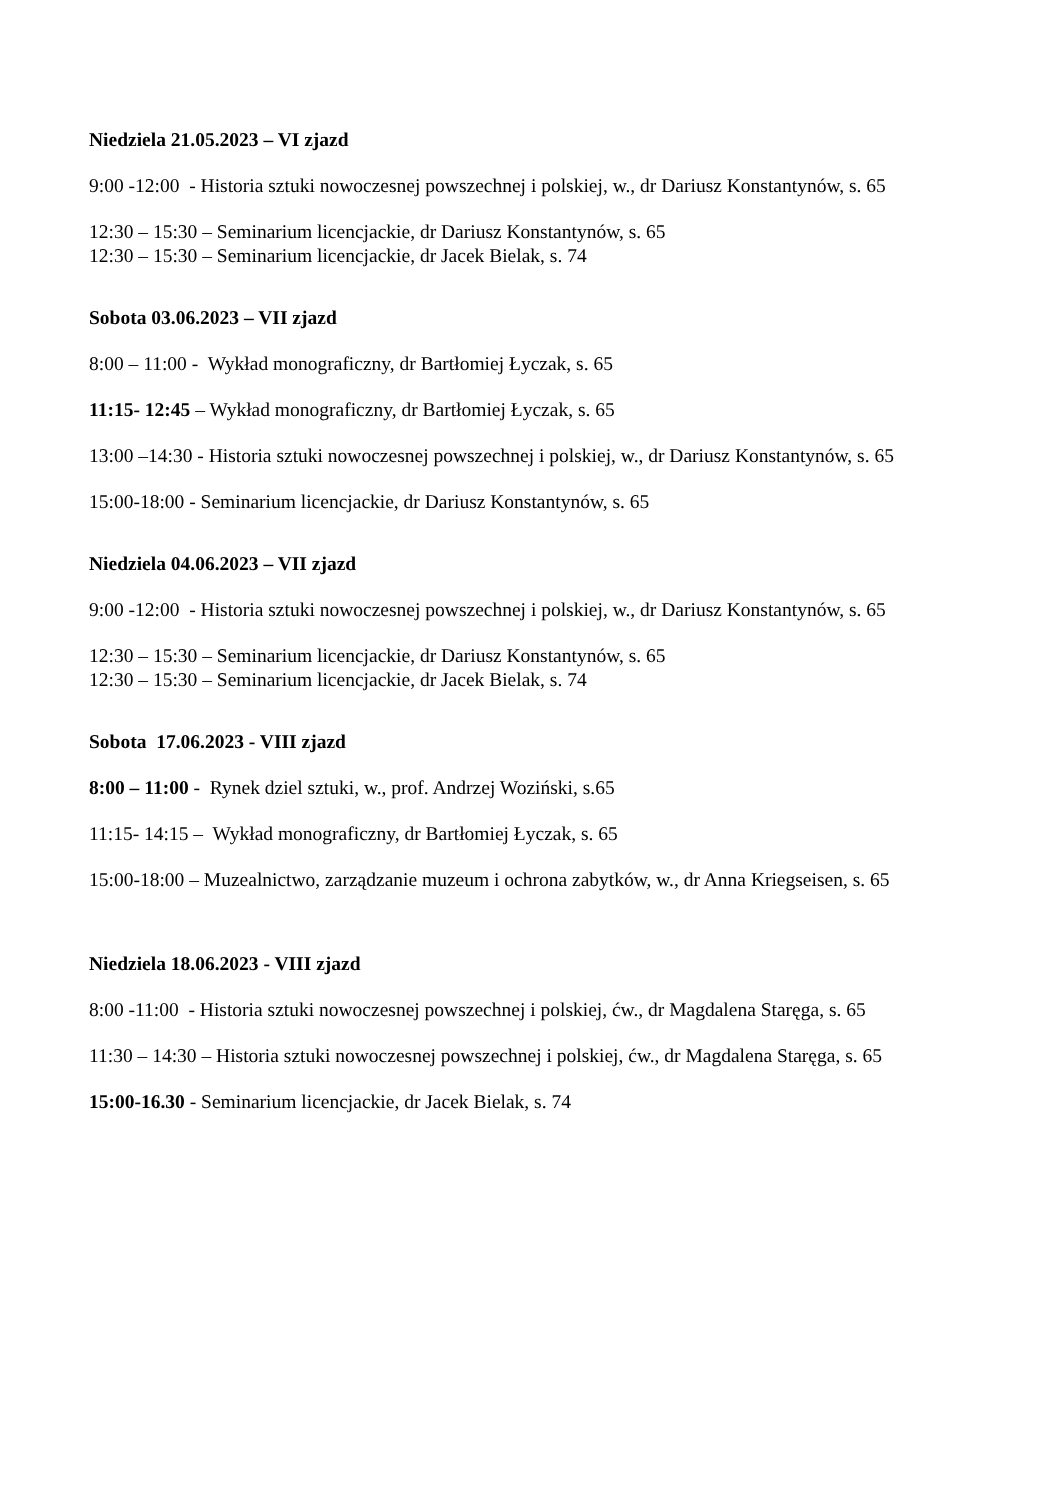Niedziela 21.05.2023 – VI zjazd
9:00 -12:00 - Historia sztuki nowoczesnej powszechnej i polskiej, w., dr Dariusz Konstantynów, s. 65
12:30 – 15:30 – Seminarium licencjackie, dr Dariusz Konstantynów, s. 65
12:30 – 15:30 – Seminarium licencjackie, dr Jacek Bielak, s. 74
Sobota 03.06.2023 – VII zjazd
8:00 – 11:00 - Wykład monograficzny, dr Bartłomiej Łyczak, s. 65
11:15- 12:45 – Wykład monograficzny, dr Bartłomiej Łyczak, s. 65
13:00 –14:30 - Historia sztuki nowoczesnej powszechnej i polskiej, w., dr Dariusz Konstantynów, s. 65
15:00-18:00 - Seminarium licencjackie, dr Dariusz Konstantynów, s. 65
Niedziela 04.06.2023 – VII zjazd
9:00 -12:00 - Historia sztuki nowoczesnej powszechnej i polskiej, w., dr Dariusz Konstantynów, s. 65
12:30 – 15:30 – Seminarium licencjackie, dr Dariusz Konstantynów, s. 65
12:30 – 15:30 – Seminarium licencjackie, dr Jacek Bielak, s. 74
Sobota 17.06.2023 - VIII zjazd
8:00 – 11:00 - Rynek dziel sztuki, w., prof. Andrzej Woziński, s.65
11:15- 14:15 – Wykład monograficzny, dr Bartłomiej Łyczak, s. 65
15:00-18:00 – Muzealnictwo, zarządzanie muzeum i ochrona zabytków, w., dr Anna Kriegseisen, s. 65
Niedziela 18.06.2023 - VIII zjazd
8:00 -11:00 - Historia sztuki nowoczesnej powszechnej i polskiej, ćw., dr Magdalena Staręga, s. 65
11:30 – 14:30 – Historia sztuki nowoczesnej powszechnej i polskiej, ćw., dr Magdalena Staręga, s. 65
15:00-16.30 - Seminarium licencjackie, dr Jacek Bielak, s. 74